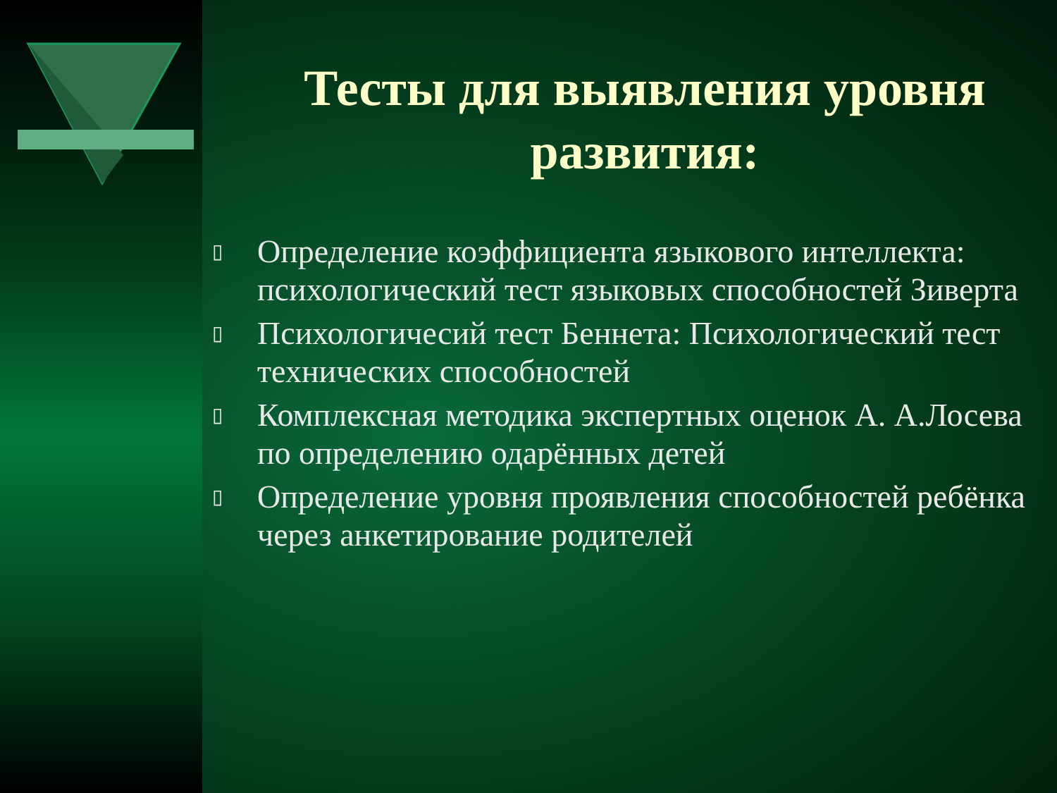Тесты для выявления уровня развития:
▯ Определение коэффициента языкового интеллекта: психологический тест языковых способностей Зиверта
▯ Психологичесий тест Беннета: Психологический тест технических способностей
▯ Комплексная методика экспертных оценок А. А.Лосева по определению одарённых детей
▯ Определение уровня проявления способностей ребёнка через анкетирование родителей